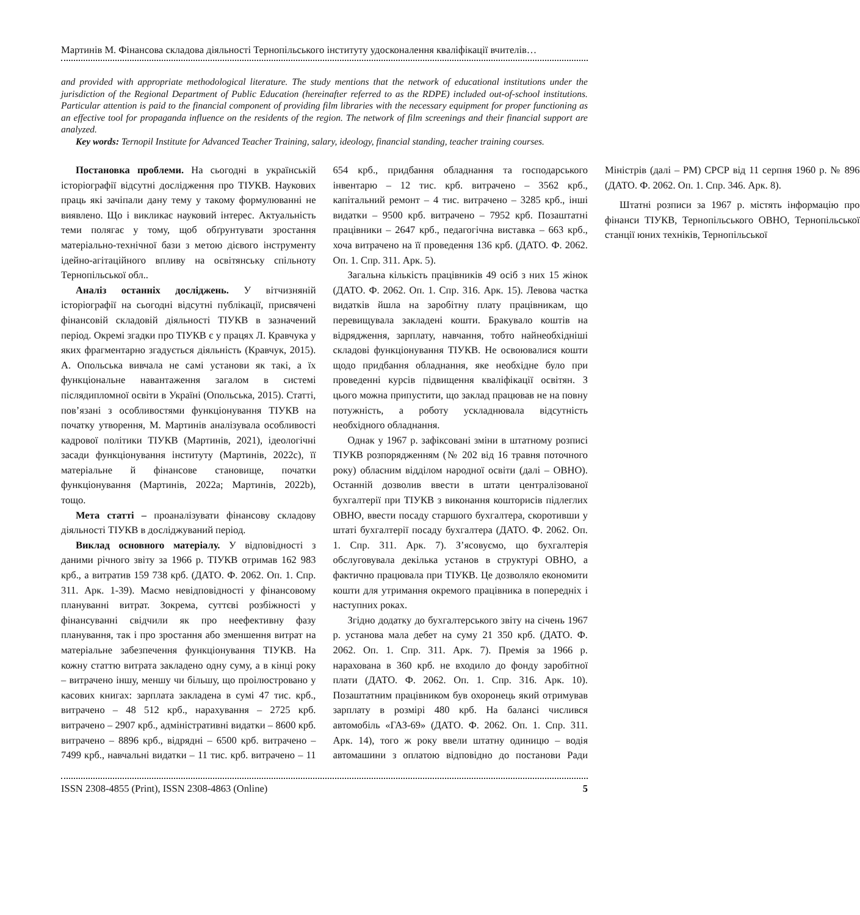Мартинів М. Фінансова складова діяльності Тернопільського інституту удосконалення кваліфікації вчителів…
and provided with appropriate methodological literature. The study mentions that the network of educational institutions under the jurisdiction of the Regional Department of Public Education (hereinafter referred to as the RDPE) included out-of-school institutions. Particular attention is paid to the financial component of providing film libraries with the necessary equipment for proper functioning as an effective tool for propaganda influence on the residents of the region. The network of film screenings and their financial support are analyzed.
Key words: Ternopil Institute for Advanced Teacher Training, salary, ideology, financial standing, teacher training courses.
Постановка проблеми. На сьогодні в українській історіографії відсутні дослідження про ТІУКВ. Наукових праць які зачіпали дану тему у такому формулюванні не виявлено. Що і викликає науковий інтерес. Актуальність теми полягає у тому, щоб обґрунтувати зростання матеріально-технічної бази з метою дієвого інструменту ідейно-агітаційного впливу на освітянську спільноту Тернопільської обл..
Аналіз останніх досліджень. У вітчизняній історіографії на сьогодні відсутні публікації, присвячені фінансовій складовій діяльності ТІУКВ в зазначений період. Окремі згадки про ТІУКВ є у працях Л. Кравчука у яких фрагментарно згадується діяльність (Кравчук, 2015). А. Опольська вивчала не самі установи як такі, а їх функціональне навантаження загалом в системі післядипломної освіти в Україні (Опольська, 2015). Статті, пов’язані з особливостями функціонування ТІУКВ на початку утворення, М. Мартинів аналізувала особливості кадрової політики ТІУКВ (Мартинів, 2021), ідеологічні засади функціонування інституту (Мартинів, 2022c), її матеріальне й фінансове становище, початки функціонування (Мартинів, 2022a; Мартинів, 2022b), тощо.
Мета статті – проаналізувати фінансову складову діяльності ТІУКВ в досліджуваний період.
Виклад основного матеріалу. У відповідності з даними річного звіту за 1966 р. ТІУКВ отримав 162 983 крб., а витратив 159 738 крб. (ДАТО. Ф. 2062. Оп. 1. Спр. 311. Арк. 1-39). Маємо невідповідності у фінансовому плануванні витрат. Зокрема, суттєві розбіжності у фінансуванні свідчили як про неефективну фазу планування, так і про зростання або зменшення витрат на матеріальне забезпечення функціонування ТІУКВ. На кожну статтю витрата закладено одну суму, а в кінці року – витрачено іншу, меншу чи більшу, що проілюстровано у касових книгах: зарплата закладена в сумі 47 тис. крб., витрачено – 48 512 крб., нарахування – 2725 крб. витрачено – 2907 крб., адміністративні видатки – 8600 крб. витрачено – 8896 крб., відрядні – 6500 крб. витрачено – 7499 крб., навчальні видатки – 11 тис. крб. витрачено – 11 654 крб., придбання обладнання та господарського інвентарю – 12 тис. крб. витрачено – 3562 крб., капітальний ремонт – 4 тис. витрачено – 3285 крб., інші видатки – 9500 крб. витрачено – 7952 крб. Позаштатні працівники – 2647 крб., педагогічна виставка – 663 крб., хоча витрачено на її проведення 136 крб. (ДАТО. Ф. 2062. Оп. 1. Спр. 311. Арк. 5).
Загальна кількість працівників 49 осіб з них 15 жінок (ДАТО. Ф. 2062. Оп. 1. Спр. 316. Арк. 15). Левова частка видатків йшла на заробітну плату працівникам, що перевищувала закладені кошти. Бракувало коштів на відрядження, зарплату, навчання, тобто найнеобхідніші складові функціонування ТІУКВ. Не освоювалися кошти щодо придбання обладнання, яке необхідне було при проведенні курсів підвищення кваліфікації освітян. З цього можна припустити, що заклад працював не на повну потужність, а роботу ускладнювала відсутність необхідного обладнання.
Однак у 1967 р. зафіксовані зміни в штатному розписі ТІУКВ розпорядженням (№ 202 від 16 травня поточного року) обласним відділом народної освіти (далі – ОВНО). Останній дозволив ввести в штати централізованої бухгалтерії при ТІУКВ з виконання кошторисів підлеглих ОВНО, ввести посаду старшого бухгалтера, скоротивши у штаті бухгалтерії посаду бухгалтера (ДАТО. Ф. 2062. Оп. 1. Спр. 311. Арк. 7). З’ясовуємо, що бухгалтерія обслуговувала декілька установ в структурі ОВНО, а фактично працювала при ТІУКВ. Це дозволяло економити кошти для утримання окремого працівника в попередніх і наступних роках.
Згідно додатку до бухгалтерського звіту на січень 1967 р. установа мала дебет на суму 21 350 крб. (ДАТО. Ф. 2062. Оп. 1. Спр. 311. Арк. 7). Премія за 1966 р. нарахована в 360 крб. не входило до фонду заробітної плати (ДАТО. Ф. 2062. Оп. 1. Спр. 316. Арк. 10). Позаштатним працівником був охоронець який отримував зарплату в розмірі 480 крб. На балансі числився автомобіль «ГАЗ-69» (ДАТО. Ф. 2062. Оп. 1. Спр. 311. Арк. 14), того ж року ввели штатну одиницю – водія автомашини з оплатою відповідно до постанови Ради Міністрів (далі – РМ) СРСР від 11 серпня 1960 р. № 896 (ДАТО. Ф. 2062. Оп. 1. Спр. 346. Арк. 8).
Штатні розписи за 1967 р. містять інформацію про фінанси ТІУКВ, Тернопільського ОВНО, Тернопільської станції юних техніків, Тернопільської
ISSN 2308-4855 (Print), ISSN 2308-4863 (Online) 5